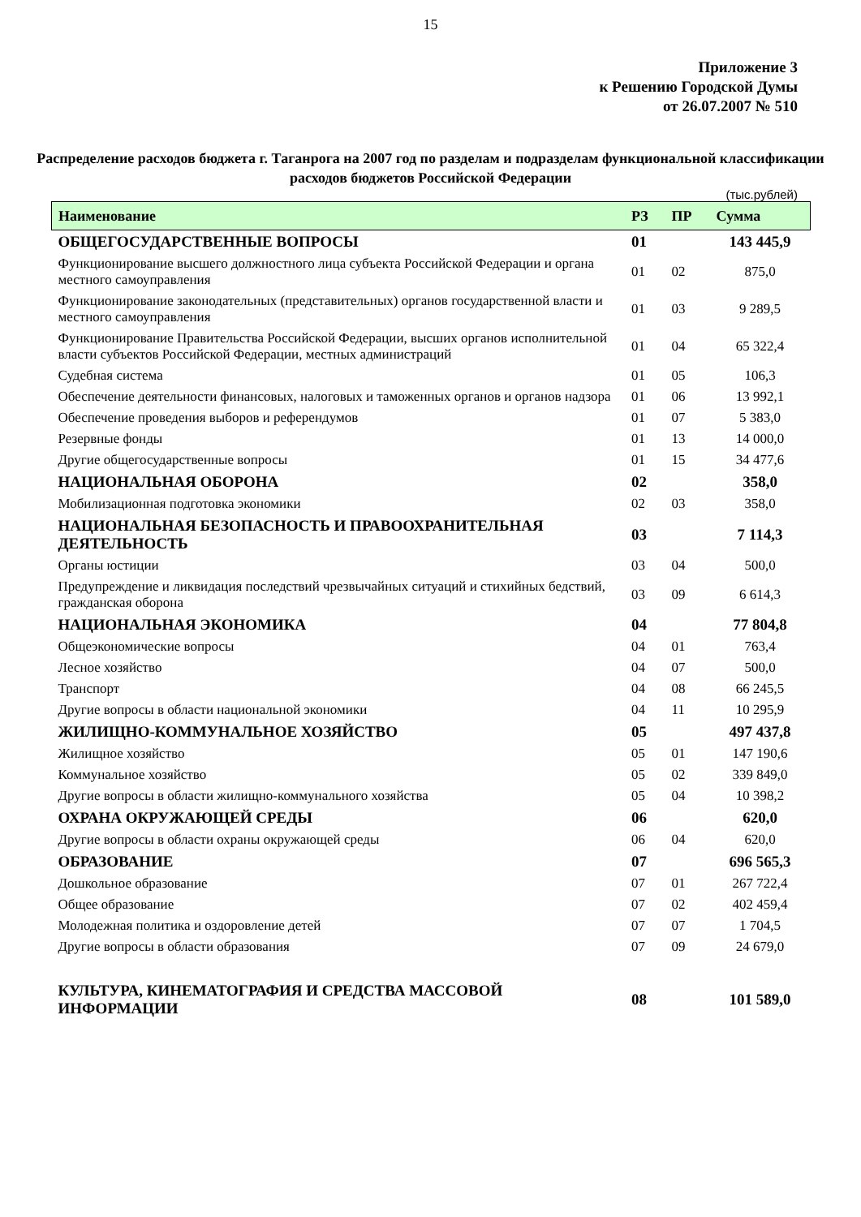15
Приложение 3
к Решению Городской Думы
от 26.07.2007 № 510
Распределение расходов бюджета г. Таганрога на 2007 год по разделам и подразделам функциональной классификации расходов бюджетов Российской Федерации
(тыс.рублей)
| Наименование | РЗ | ПР | Сумма |
| --- | --- | --- | --- |
| ОБЩЕГОСУДАРСТВЕННЫЕ ВОПРОСЫ | 01 | | 143 445,9 |
| Функционирование высшего должностного лица субъекта Российской Федерации и органа местного самоуправления | 01 | 02 | 875,0 |
| Функционирование законодательных (представительных) органов государственной власти и местного самоуправления | 01 | 03 | 9 289,5 |
| Функционирование Правительства Российской Федерации, высших органов исполнительной власти субъектов Российской Федерации, местных администраций | 01 | 04 | 65 322,4 |
| Судебная система | 01 | 05 | 106,3 |
| Обеспечение деятельности финансовых, налоговых и таможенных органов и органов надзора | 01 | 06 | 13 992,1 |
| Обеспечение проведения выборов и референдумов | 01 | 07 | 5 383,0 |
| Резервные фонды | 01 | 13 | 14 000,0 |
| Другие общегосударственные вопросы | 01 | 15 | 34 477,6 |
| НАЦИОНАЛЬНАЯ ОБОРОНА | 02 | | 358,0 |
| Мобилизационная подготовка экономики | 02 | 03 | 358,0 |
| НАЦИОНАЛЬНАЯ БЕЗОПАСНОСТЬ И ПРАВООХРАНИТЕЛЬНАЯ ДЕЯТЕЛЬНОСТЬ | 03 | | 7 114,3 |
| Органы юстиции | 03 | 04 | 500,0 |
| Предупреждение и ликвидация последствий чрезвычайных ситуаций и стихийных бедствий, гражданская оборона | 03 | 09 | 6 614,3 |
| НАЦИОНАЛЬНАЯ ЭКОНОМИКА | 04 | | 77 804,8 |
| Общеэкономические вопросы | 04 | 01 | 763,4 |
| Лесное хозяйство | 04 | 07 | 500,0 |
| Транспорт | 04 | 08 | 66 245,5 |
| Другие вопросы в области национальной экономики | 04 | 11 | 10 295,9 |
| ЖИЛИЩНО-КОММУНАЛЬНОЕ ХОЗЯЙСТВО | 05 | | 497 437,8 |
| Жилищное хозяйство | 05 | 01 | 147 190,6 |
| Коммунальное хозяйство | 05 | 02 | 339 849,0 |
| Другие вопросы в области жилищно-коммунального хозяйства | 05 | 04 | 10 398,2 |
| ОХРАНА ОКРУЖАЮЩЕЙ СРЕДЫ | 06 | | 620,0 |
| Другие вопросы в области охраны окружающей среды | 06 | 04 | 620,0 |
| ОБРАЗОВАНИЕ | 07 | | 696 565,3 |
| Дошкольное образование | 07 | 01 | 267 722,4 |
| Общее образование | 07 | 02 | 402 459,4 |
| Молодежная политика и оздоровление детей | 07 | 07 | 1 704,5 |
| Другие вопросы в области образования | 07 | 09 | 24 679,0 |
| КУЛЬТУРА, КИНЕМАТОГРАФИЯ И СРЕДСТВА МАССОВОЙ ИНФОРМАЦИИ | 08 | | 101 589,0 |